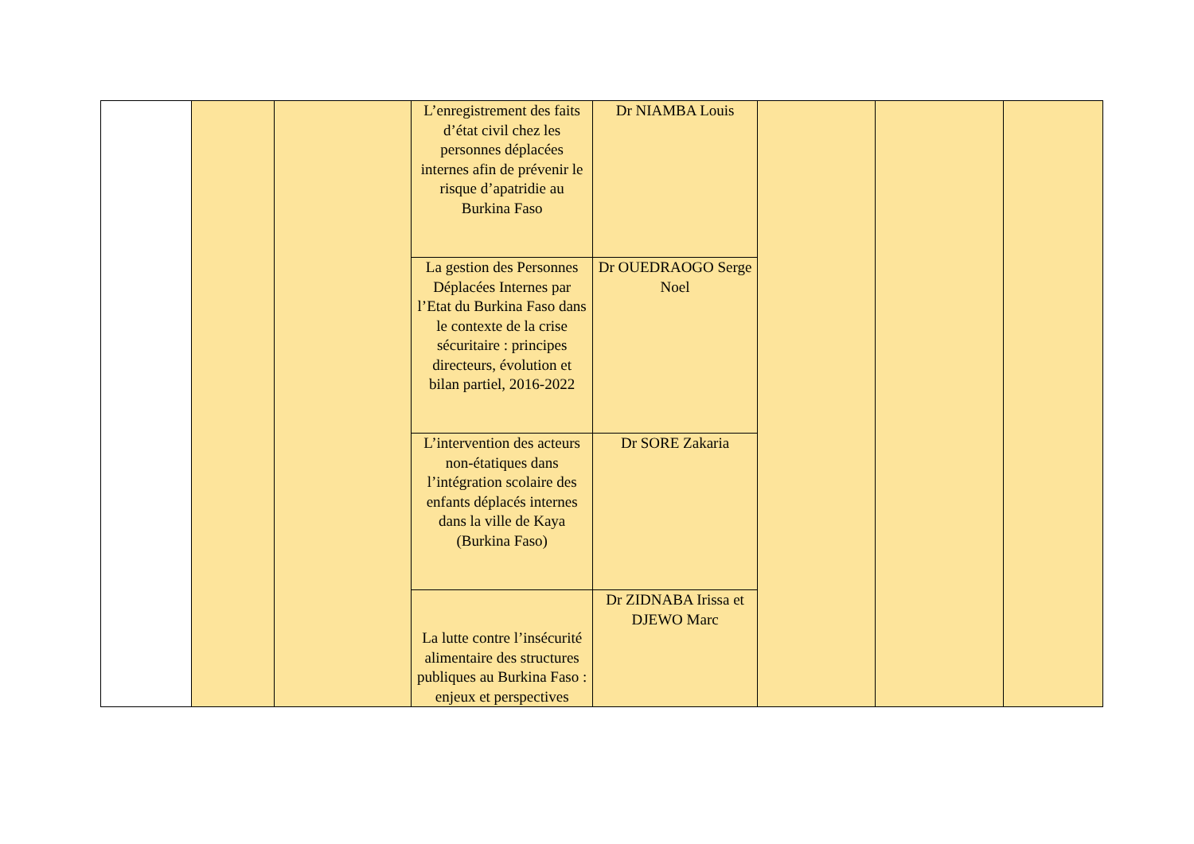| | | | L’enregistrement des faits d’état civil chez les personnes déplacées internes afin de prévenir le risque d’apatridie au Burkina Faso | Dr NIAMBA Louis | | | |
| | | | La gestion des Personnes Déplacées Internes par l’Etat du Burkina Faso dans le contexte de la crise sécuritaire : principes directeurs, évolution et bilan partiel, 2016-2022 | Dr OUEDRAOGO Serge Noel | | | |
| | | | L’intervention des acteurs non-étatiques dans l’intégration scolaire des enfants déplacés internes dans la ville de Kaya (Burkina Faso) | Dr SORE Zakaria | | | |
| | | | La lutte contre l’insécurité alimentaire des structures publiques au Burkina Faso : enjeux et perspectives | Dr ZIDNABA Irissa et DJEWO Marc | | | |